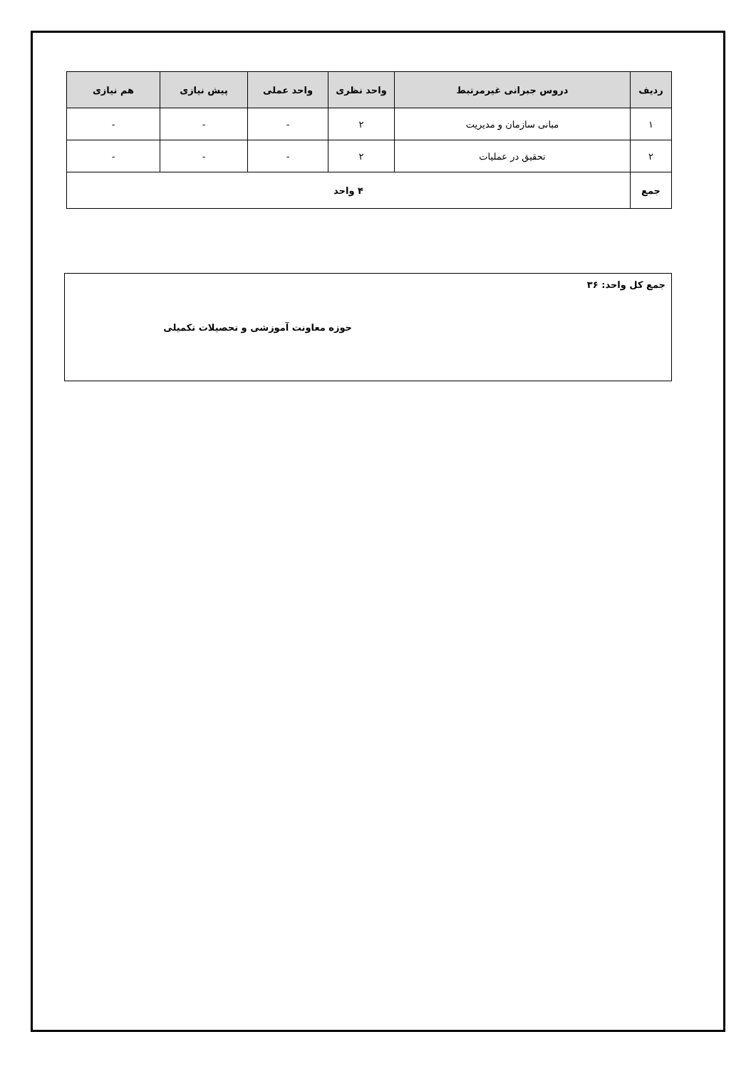| ردیف | دروس جبرانی غیرمرتبط | واحد نظری | واحد عملی | پیش نیازی | هم نیازی |
| --- | --- | --- | --- | --- | --- |
| ۱ | مبانی سازمان و مدیریت | ۲ | - | - | - |
| ۲ | تحقیق در عملیات | ۲ | - | - | - |
| جمع | ۴ واحد | | | | |
جمع کل واحد: ۳۶
حوزه معاونت آموزشی و تحصیلات تکمیلی